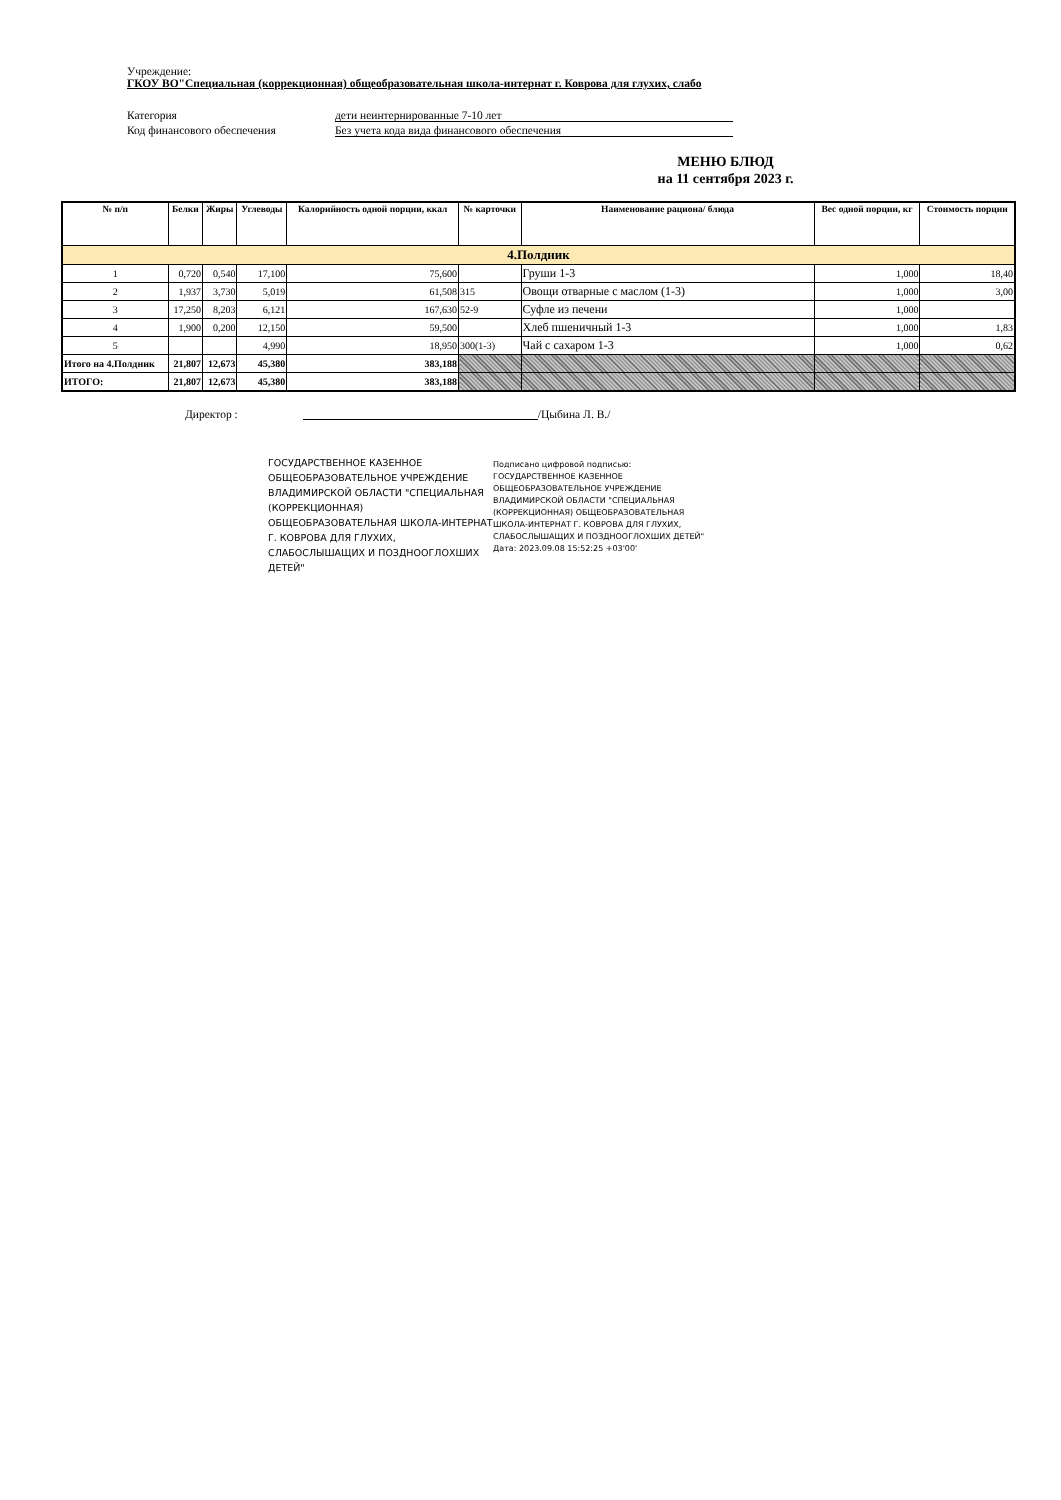Учреждение:
ГКОУ ВО"Специальная (коррекционная) общеобразовательная школа-интернат г. Коврова для глухих, слабо
Категория дети неинтернированные 7-10 лет
Код финансового обеспечения Без учета кода вида финансового обеспечения
МЕНЮ БЛЮД
на 11 сентября 2023 г.
| № п/п | Белки | Жиры | Углеводы | Калорийность одной порции, ккал | № карточки | Наименование рациона/ блюда | Вес одной порции, кг | Стоимость порции |
| --- | --- | --- | --- | --- | --- | --- | --- | --- |
| 4.Полдник | | | | | | | | |
| 1 | 0,720 | 0,540 | 17,100 | 75,600 | | Груши 1-3 | 1,000 | 18,40 |
| 2 | 1,937 | 3,730 | 5,019 | 61,508 | 315 | Овощи отварные с маслом (1-3) | 1,000 | 3,00 |
| 3 | 17,250 | 8,203 | 6,121 | 167,630 | 52-9 | Суфле из печени | 1,000 | |
| 4 | 1,900 | 0,200 | 12,150 | 59,500 | | Хлеб пшеничный 1-3 | 1,000 | 1,83 |
| 5 | | | 4,990 | 18,950 | 300(1-3) | Чай с сахаром 1-3 | 1,000 | 0,62 |
| Итого на 4.Полдник | 21,807 | 12,673 | 45,380 | 383,188 | | | | |
| ИТОГО: | 21,807 | 12,673 | 45,380 | 383,188 | | | | |
Директор : /Цыбина Л. В./
ГОСУДАРСТВЕННОЕ КАЗЕННОЕ ОБЩЕОБРАЗОВАТЕЛЬНОЕ УЧРЕЖДЕНИЕ ВЛАДИМИРСКОЙ ОБЛАСТИ "СПЕЦИАЛЬНАЯ (КОРРЕКЦИОННАЯ) ОБЩЕОБРАЗОВАТЕЛЬНАЯ ШКОЛА-ИНТЕРНАТ Г. КОВРОВА ДЛЯ ГЛУХИХ, СЛАБОСЛЫШАЩИХ И ПОЗДНООГЛОХШИХ ДЕТЕЙ"
Подписано цифровой подписью: ГОСУДАРСТВЕННОЕ КАЗЕННОЕ ОБЩЕОБРАЗОВАТЕЛЬНОЕ УЧРЕЖДЕНИЕ ВЛАДИМИРСКОЙ ОБЛАСТИ "СПЕЦИАЛЬНАЯ (КОРРЕКЦИОННАЯ) ОБЩЕОБРАЗОВАТЕЛЬНАЯ ШКОЛА-ИНТЕРНАТ Г. КОВРОВА ДЛЯ ГЛУХИХ, СЛАБОСЛЫШАЩИХ И ПОЗДНООГЛОХШИХ ДЕТЕЙ"
Дата: 2023.09.08 15:52:25 +03'00'